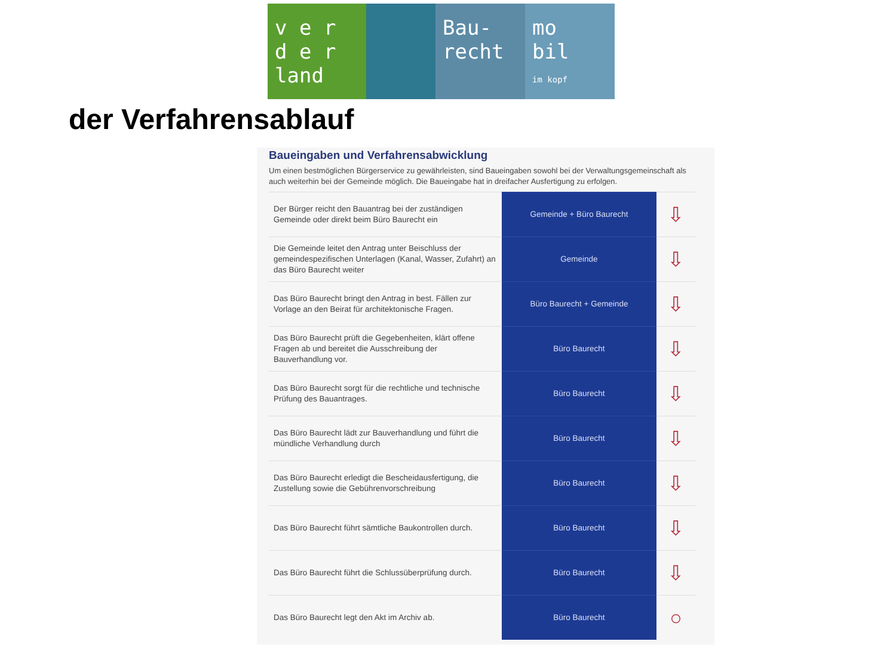v e r
d e r
land
Bau-
recht
mo
bil
im kopf
der Verfahrensablauf
Baueingaben und Verfahrensabwicklung
Um einen bestmöglichen Bürgerservice zu gewährleisten, sind Baueingaben sowohl bei der Verwaltungsgemeinschaft als auch weiterhin bei der Gemeinde möglich. Die Baueingabe hat in dreifacher Ausfertigung zu erfolgen.
| Der Bürger reicht den Bauantrag bei der zuständigen Gemeinde oder direkt beim Büro Baurecht ein | Gemeinde + Büro Baurecht | ⇩ |
| Die Gemeinde leitet den Antrag unter Beischluss der gemeindespezifischen Unterlagen (Kanal, Wasser, Zufahrt) an das Büro Baurecht weiter | Gemeinde | ⇩ |
| Das Büro Baurecht bringt den Antrag in best. Fällen zur Vorlage an den Beirat für architektonische Fragen. | Büro Baurecht + Gemeinde | ⇩ |
| Das Büro Baurecht prüft die Gegebenheiten, klärt offene Fragen ab und bereitet die Ausschreibung der Bauverhandlung vor. | Büro Baurecht | ⇩ |
| Das Büro Baurecht sorgt für die rechtliche und technische Prüfung des Bauantrages. | Büro Baurecht | ⇩ |
| Das Büro Baurecht lädt zur Bauverhandlung und führt die mündliche Verhandlung durch | Büro Baurecht | ⇩ |
| Das Büro Baurecht erledigt die Bescheidausfertigung, die Zustellung sowie die Gebührenvorschreibung | Büro Baurecht | ⇩ |
| Das Büro Baurecht führt sämtliche Baukontrollen durch. | Büro Baurecht | ⇩ |
| Das Büro Baurecht führt die Schlussüberprüfung durch. | Büro Baurecht | ⇩ |
| Das Büro Baurecht legt den Akt im Archiv ab. | Büro Baurecht | ○ |